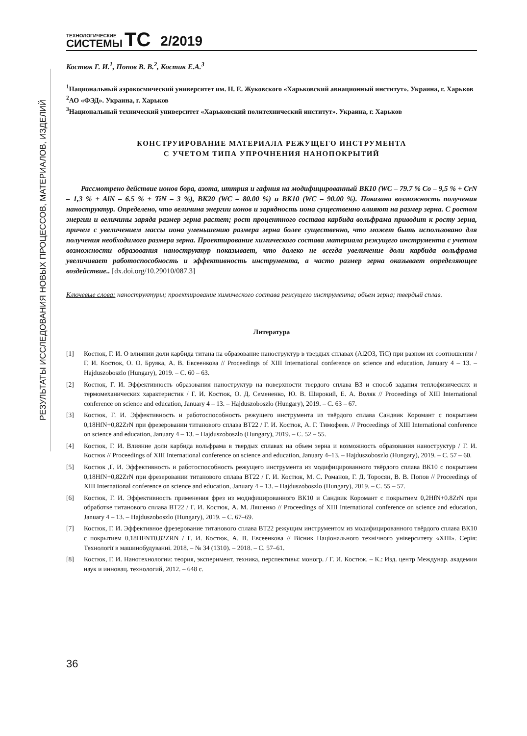РЕЗУЛЬТАТЫ ИССЛЕДОВАНИЯ НОВЫХ ПРОЦЕССОВ, МАТЕРИАЛОВ, ИЗДЕЛИЙ
ТЕХНОЛОГИЧЕСКИЕ
СИСТЕМЫ
TC
2/2019
Костюк Г. И.<sup>1</sup>, Попов В. В.<sup>2</sup>, Костик Е.А.<sup>3</sup>
<sup>1</sup> Национальный аэрокосмический университет им. Н. Е. Жуковского «Харьковский авиационный институт». Украина, г. Харьков
<sup>2</sup> АО «ФЭД». Украина, г. Харьков
<sup>3</sup> Национальный технический университет «Харьковский политехнический институт». Украина, г. Харьков
КОНСТРУИРОВАНИЕ МАТЕРИАЛА РЕЖУЩЕГО ИНСТРУМЕНТА
С УЧЕТОМ ТИПА УПРОЧНЕНИЯ НАНОПОКРЫТИЙ
Рассмотрено действие ионов бора, азота, иттрия и гафния на модифицированный ВК10 (WC – 79.7 % Co – 9,5 % + CrN – 1,3 % + AlN – 6.5 % + TiN – 3 %), ВК20 (WC – 80.00 %) и ВК10 (WC – 90.00 %). Показана возможность получения наноструктур. Определено, что величина энергии ионов и зарядность иона существенно влияют на размер зерна. С ростом энергии и величины заряда размер зерна растет; рост процентного состава карбида вольфрама приводит к росту зерна, причем с увеличением массы иона уменьшению размера зерна более существенно, что может быть использовано для получения необходимого размера зерна. Проектирование химического состава материала режущего инструмента с учетом возможности образования наноструктур показывает, что далеко не всегда увеличение доли карбида вольфрама увеличивает работоспособность и эффективность инструмента, а часто размер зерна оказывает определяющее воздействие.. [dx.doi.org/10.29010/087.3]
Ключевые слова: наноструктуры; проектирование химического состава режущего инструмента; объем зерна; твердый сплав.
Литература
[1] Костюк, Г. И. О влиянии доли карбида титана на образование наноструктур в твердых сплавах (Al2O3, TiC) при разном их соотношении / Г. И. Костюк, О. О. Бруяка, А. В. Евсеенкова // Proceedings of XIII International conference on science and education, January 4 – 13. – Hajduszoboszlo (Hungary), 2019. – С. 60 – 63.
[2] Костюк, Г. И. Эффективность образования наноструктур на поверхности твердого сплава В3 и способ задания теплофизических и термомеханических характеристик / Г. И. Костюк, О. Д. Семененко, Ю. В. Широкий, Е. А. Воляк // Proceedings of XIII International conference on science and education, January 4 – 13. – Hajduszoboszlo (Hungary), 2019. – С. 63 – 67.
[3] Костюк, Г. И. Эффективность и работоспособность режущего инструмента из твёрдого сплава Сандвик Коромант с покрытием 0,18HfN+0,82ZrN при фрезеровании титанового сплава ВТ22 / Г. И. Костюк, А. Г. Тимофеев. // Proceedings of XIII International conference on science and education, January 4 – 13. – Hajduszoboszlo (Hungary), 2019. – С. 52 – 55.
[4] Костюк, Г. И. Влияние доли карбида вольфрама в твердых сплавах на объем зерна и возможность образования наноструктур / Г. И. Костюк // Proceedings of XIII International conference on science and education, January 4–13. – Hajduszoboszlo (Hungary), 2019. – С. 57 – 60.
[5] Костюк ,Г. И. Эффективность и работоспособность режущего инструмента из модифицированного твёрдого сплава ВК10 с покрытием 0,18HfN+0,82ZrN при фрезеровании титанового сплава ВТ22 / Г. И. Костюк, М. С. Романов, Г. Д. Торосян, В. В. Попов // Proceedings of XIII International conference on science and education, January 4 – 13. – Hajduszoboszlo (Hungary), 2019. – С. 55 – 57.
[6] Костюк, Г. И. Эффективность применения фрез из модифицированного ВК10 и Сандвик Коромант с покрытием 0,2HfN+0.8ZrN при обработке титанового сплава ВТ22 / Г. И. Костюк, А. М. Ляшенко // Proceedings of XIII International conference on science and education, January 4 – 13. – Hajduszoboszlo (Hungary), 2019. – С. 67–69.
[7] Костюк, Г. И. Эффективное фрезерование титанового сплава ВТ22 режущим инструментом из модифицированного твёрдого сплава ВК10 с покрытием 0,18HFNT0,82ZRN / Г. И. Костюк, А. В. Евсеенкова // Вісник Національного технічного університету «ХПІ». Серія: Технології в машинобудуванні. 2018. – № 34 (1310). – 2018. – С. 57–61.
[8] Костюк, Г. И. Нанотехнологии: теория, эксперимент, техника, перспективы: моногр. / Г. И. Костюк. – К.: Изд. центр Междунар. академии наук и инновац. технологий, 2012. – 648 с.
36